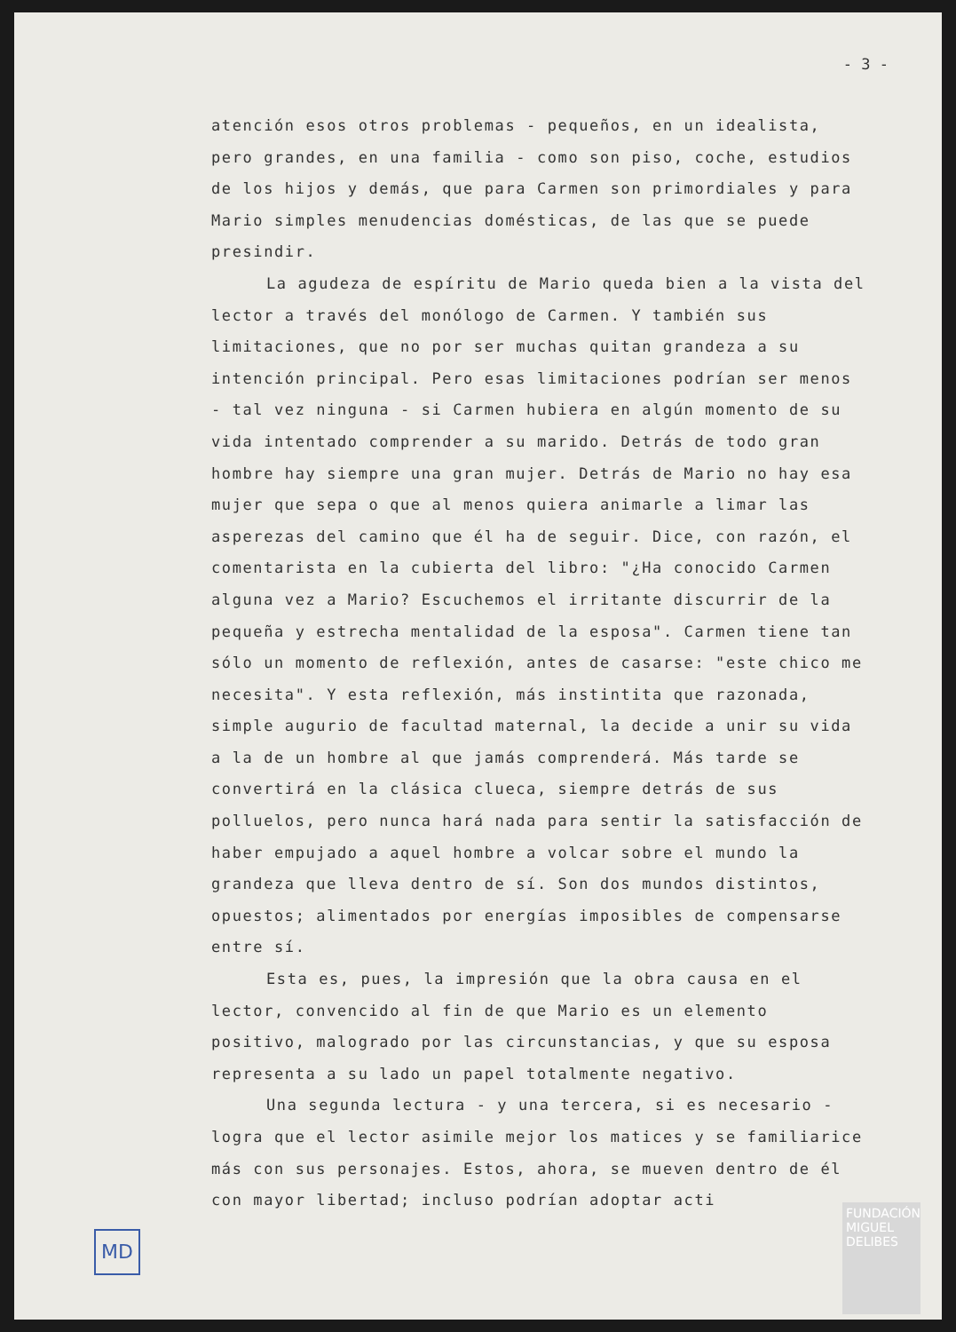- 3 -
atención esos otros problemas - pequeños, en un idealista, pero grandes, en una familia - como son piso, coche, estudios de los hijos y demás, que para Carmen son primordiales y para Mario simples menudencias domésticas, de las que se puede presindir.
La agudeza de espíritu de Mario queda bien a la vista del lector a través del monólogo de Carmen. Y también sus limitaciones, que no por ser muchas quitan grandeza a su intención principal. Pero esas limitaciones podrían ser menos - tal vez ninguna - si Carmen hubiera en algún momento de su vida intentado comprender a su marido. Detrás de todo gran hombre hay siempre una gran mujer. Detrás de Mario no hay esa mujer que sepa o que al menos quiera animarle a limar las asperezas del camino que él ha de seguir. Dice, con razón, el comentarista en la cubierta del libro: "¿Ha conocido Carmen alguna vez a Mario? Escuchemos el irritante discurrir de la pequeña y estrecha mentalidad de la esposa". Carmen tiene tan sólo un momento de reflexión, antes de casarse: "este chico me necesita". Y esta reflexión, más instintita que razonada, simple augurio de facultad maternal, la decide a unir su vida a la de un hombre al que jamás comprenderá. Más tarde se convertirá en la clásica clueca, siempre detrás de sus polluelos, pero nunca hará nada para sentir la satisfacción de haber empujado a aquel hombre a volcar sobre el mundo la grandeza que lleva dentro de sí. Son dos mundos distintos, opuestos; alimentados por energías imposibles de compensarse entre sí.
Esta es, pues, la impresión que la obra causa en el lector, convencido al fin de que Mario es un elemento positivo, malogrado por las circunstancias, y que su esposa representa a su lado un papel totalmente negativo.
Una segunda lectura - y una tercera, si es necesario - logra que el lector asimile mejor los matices y se familiarice más con sus personajes. Estos, ahora, se mueven dentro de él con mayor libertad; incluso podrían adoptar acti
MD
FUNDACIÓN MIGUEL DELIBES